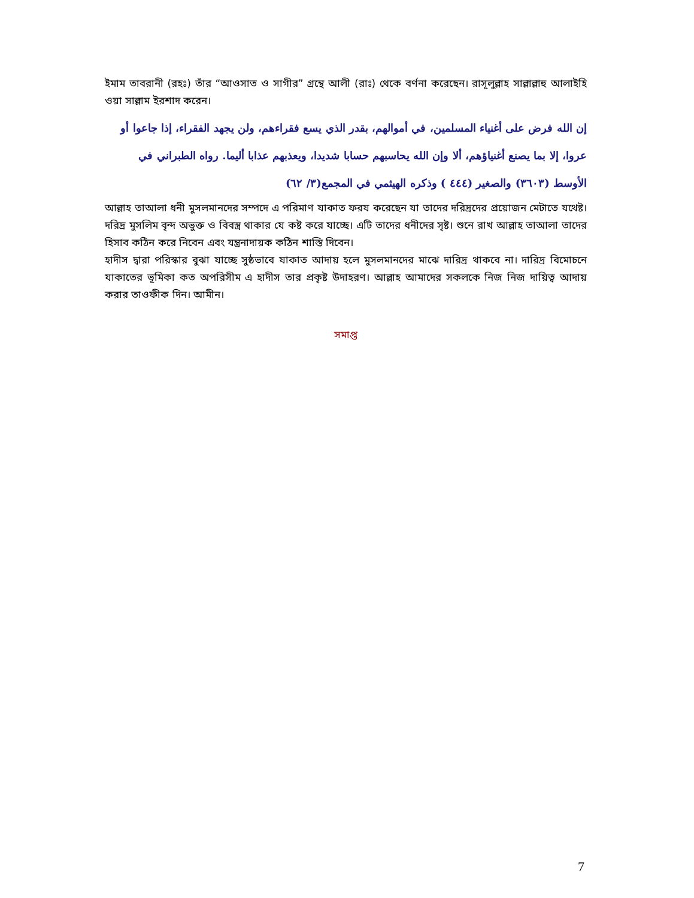ইমাম তাবরানী (রহঃ) তাঁর “আওসাত ও সাগীর” গ্রন্থে আলী (রাঃ) থেকে বর্ণনা করেছেন। রাসূলুল্লাহ সাল্লাল্লাহু আলাইহি ওয়া সাল্লাম ইরশাদ করেন।
إن الله فرض على أغنياء المسلمين، في أموالهم، بقدر الذي يسع فقراءهم، ولن يجهد الفقراء، إذا جاعوا أو عروا، إلا بما يصنع أغنياؤهم، ألا وإن الله يحاسبهم حسابا شديدا، ويعذبهم عذابا أليما. رواه الطبراني في الأوسط (٣٦٠٣) والصغير (٤٤٤ ) وذكره الهيثمي في المجمع(٣/ ٦٢)
আল্লাহ তাআলা ধনী মুসলমানদের সম্পদে এ পরিমাণ যাকাত ফরয করেছেন যা তাদের দরিদ্রদের প্রয়োজন মেটাতে যথেষ্ট। দরিদ্র মুসলিম বৃন্দ অভুক্ত ও বিবস্ত্র থাকার যে কষ্ট করে যাচ্ছে। এটি তাদের ধনীদের সৃষ্ট। শুনে রাখ আল্লাহ তাআলা তাদের হিসাব কঠিন করে নিবেন এবং যন্ত্রনাদায়ক কঠিন শাস্তি দিবেন।
হাদীস দ্বারা পরিস্কার বুঝা যাচ্ছে সুষ্ঠভাবে যাকাত আদায় হলে মুসলমানদের মাঝে দারিদ্র থাকবে না। দারিদ্র বিমোচনে যাকাতের ভূমিকা কত অপরিসীম এ হাদীস তার প্রকৃষ্ট উদাহরণ। আল্লাহ আমাদের সকলকে নিজ নিজ দায়িত্ব আদায় করার তাওফীক দিন। আমীন।
সমাপ্ত
7